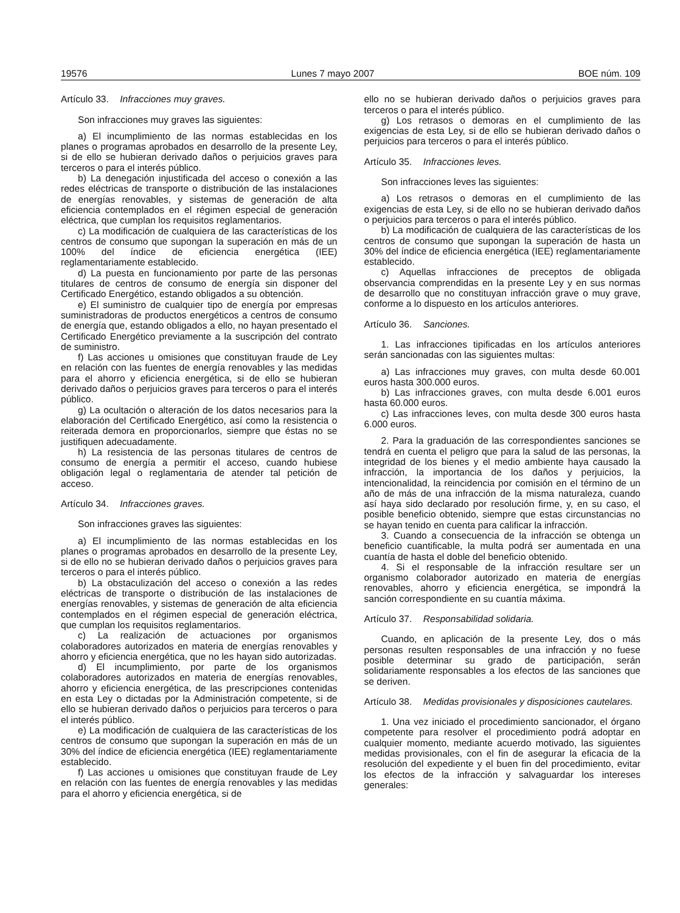19576 Lunes 7 mayo 2007 BOE núm. 109
Artículo 33. Infracciones muy graves.
Son infracciones muy graves las siguientes:
a) El incumplimiento de las normas establecidas en los planes o programas aprobados en desarrollo de la presente Ley, si de ello se hubieran derivado daños o perjuicios graves para terceros o para el interés público.
b) La denegación injustificada del acceso o conexión a las redes eléctricas de transporte o distribución de las instalaciones de energías renovables, y sistemas de generación de alta eficiencia contemplados en el régimen especial de generación eléctrica, que cumplan los requisitos reglamentarios.
c) La modificación de cualquiera de las características de los centros de consumo que supongan la superación en más de un 100% del índice de eficiencia energética (IEE) reglamentariamente establecido.
d) La puesta en funcionamiento por parte de las personas titulares de centros de consumo de energía sin disponer del Certificado Energético, estando obligados a su obtención.
e) El suministro de cualquier tipo de energía por empresas suministradoras de productos energéticos a centros de consumo de energía que, estando obligados a ello, no hayan presentado el Certificado Energético previamente a la suscripción del contrato de suministro.
f) Las acciones u omisiones que constituyan fraude de Ley en relación con las fuentes de energía renovables y las medidas para el ahorro y eficiencia energética, si de ello se hubieran derivado daños o perjuicios graves para terceros o para el interés público.
g) La ocultación o alteración de los datos necesarios para la elaboración del Certificado Energético, así como la resistencia o reiterada demora en proporcionarlos, siempre que éstas no se justifiquen adecuadamente.
h) La resistencia de las personas titulares de centros de consumo de energía a permitir el acceso, cuando hubiese obligación legal o reglamentaria de atender tal petición de acceso.
Artículo 34. Infracciones graves.
Son infracciones graves las siguientes:
a) El incumplimiento de las normas establecidas en los planes o programas aprobados en desarrollo de la presente Ley, si de ello no se hubieran derivado daños o perjuicios graves para terceros o para el interés público.
b) La obstaculización del acceso o conexión a las redes eléctricas de transporte o distribución de las instalaciones de energías renovables, y sistemas de generación de alta eficiencia contemplados en el régimen especial de generación eléctrica, que cumplan los requisitos reglamentarios.
c) La realización de actuaciones por organismos colaboradores autorizados en materia de energías renovables y ahorro y eficiencia energética, que no les hayan sido autorizadas.
d) El incumplimiento, por parte de los organismos colaboradores autorizados en materia de energías renovables, ahorro y eficiencia energética, de las prescripciones contenidas en esta Ley o dictadas por la Administración competente, si de ello se hubieran derivado daños o perjuicios para terceros o para el interés público.
e) La modificación de cualquiera de las características de los centros de consumo que supongan la superación en más de un 30% del índice de eficiencia energética (IEE) reglamentariamente establecido.
f) Las acciones u omisiones que constituyan fraude de Ley en relación con las fuentes de energía renovables y las medidas para el ahorro y eficiencia energética, si de
ello no se hubieran derivado daños o perjuicios graves para terceros o para el interés público.
g) Los retrasos o demoras en el cumplimiento de las exigencias de esta Ley, si de ello se hubieran derivado daños o perjuicios para terceros o para el interés público.
Artículo 35. Infracciones leves.
Son infracciones leves las siguientes:
a) Los retrasos o demoras en el cumplimiento de las exigencias de esta Ley, si de ello no se hubieran derivado daños o perjuicios para terceros o para el interés público.
b) La modificación de cualquiera de las características de los centros de consumo que supongan la superación de hasta un 30% del índice de eficiencia energética (IEE) reglamentariamente establecido.
c) Aquellas infracciones de preceptos de obligada observancia comprendidas en la presente Ley y en sus normas de desarrollo que no constituyan infracción grave o muy grave, conforme a lo dispuesto en los artículos anteriores.
Artículo 36. Sanciones.
1. Las infracciones tipificadas en los artículos anteriores serán sancionadas con las siguientes multas:
a) Las infracciones muy graves, con multa desde 60.001 euros hasta 300.000 euros.
b) Las infracciones graves, con multa desde 6.001 euros hasta 60.000 euros.
c) Las infracciones leves, con multa desde 300 euros hasta 6.000 euros.
2. Para la graduación de las correspondientes sanciones se tendrá en cuenta el peligro que para la salud de las personas, la integridad de los bienes y el medio ambiente haya causado la infracción, la importancia de los daños y perjuicios, la intencionalidad, la reincidencia por comisión en el término de un año de más de una infracción de la misma naturaleza, cuando así haya sido declarado por resolución firme, y, en su caso, el posible beneficio obtenido, siempre que estas circunstancias no se hayan tenido en cuenta para calificar la infracción.
3. Cuando a consecuencia de la infracción se obtenga un beneficio cuantificable, la multa podrá ser aumentada en una cuantía de hasta el doble del beneficio obtenido.
4. Si el responsable de la infracción resultare ser un organismo colaborador autorizado en materia de energías renovables, ahorro y eficiencia energética, se impondrá la sanción correspondiente en su cuantía máxima.
Artículo 37. Responsabilidad solidaria.
Cuando, en aplicación de la presente Ley, dos o más personas resulten responsables de una infracción y no fuese posible determinar su grado de participación, serán solidariamente responsables a los efectos de las sanciones que se deriven.
Artículo 38. Medidas provisionales y disposiciones cautelares.
1. Una vez iniciado el procedimiento sancionador, el órgano competente para resolver el procedimiento podrá adoptar en cualquier momento, mediante acuerdo motivado, las siguientes medidas provisionales, con el fin de asegurar la eficacia de la resolución del expediente y el buen fin del procedimiento, evitar los efectos de la infracción y salvaguardar los intereses generales: